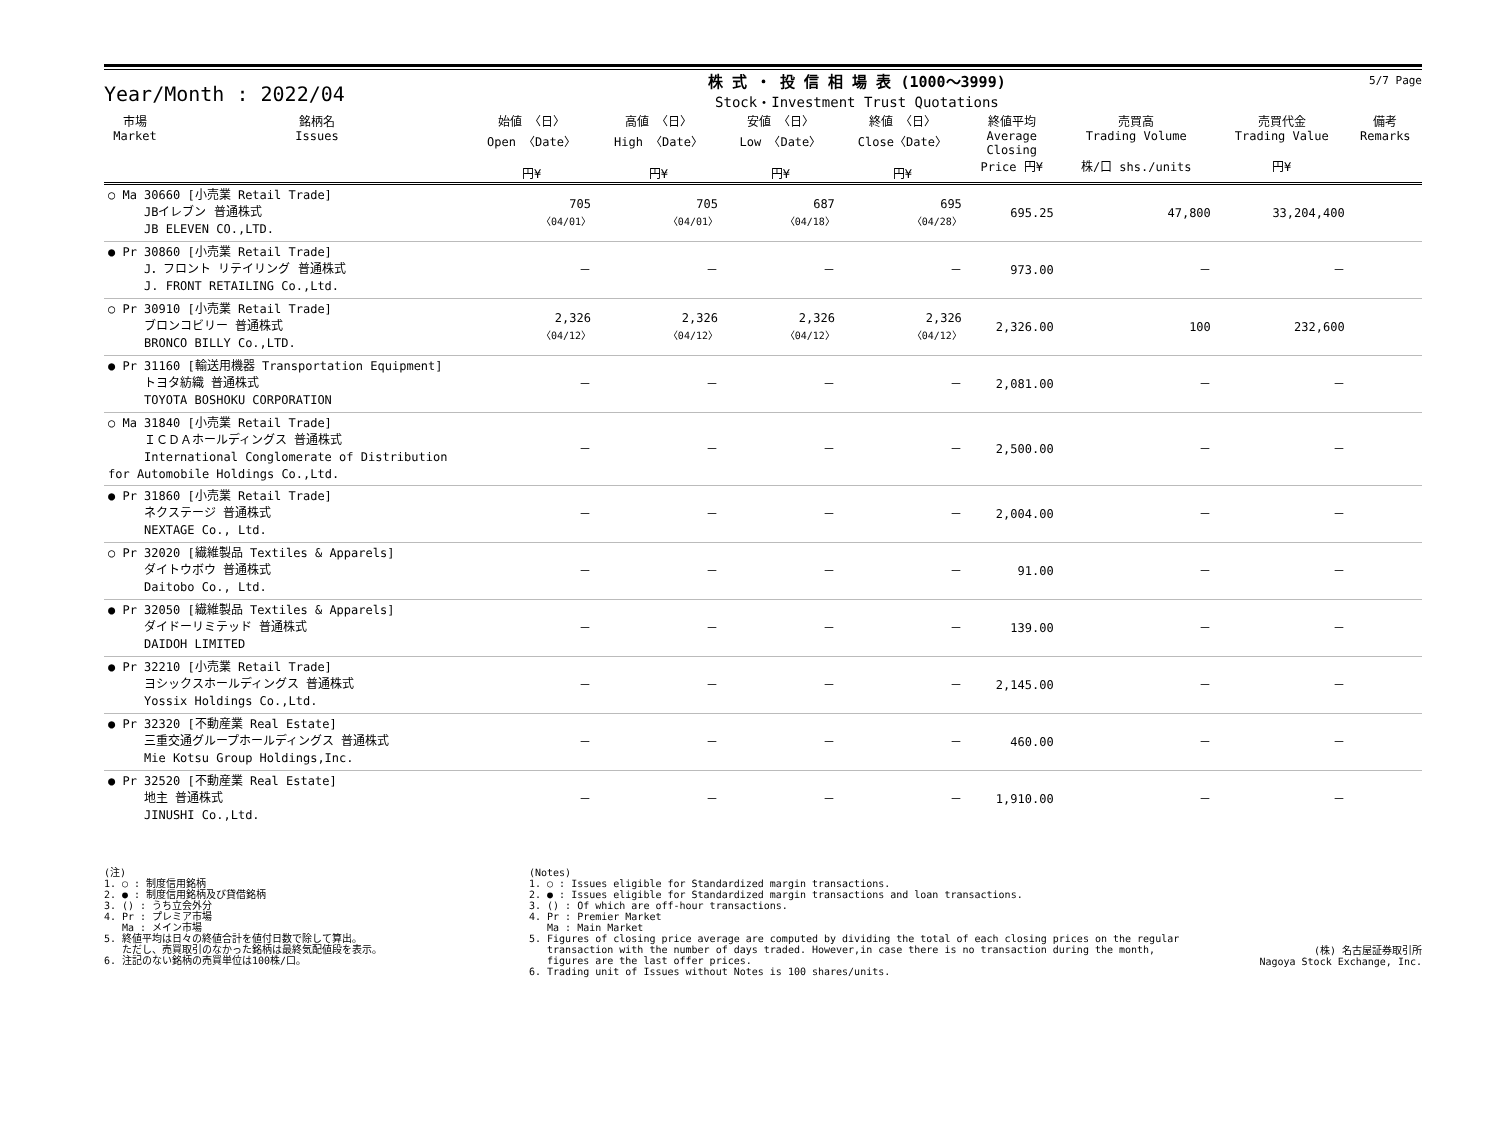Year/Month : 2022/04
株 式 ・ 投 信 相 場 表 (1000～3999)
Stock・Investment Trust Quotations
5/7 Page
| 市場 Market | 銘柄名 Issues | 始値 〈日〉 Open 〈Date〉 円¥ | 高値 〈日〉 High 〈Date〉 円¥ | 安値 〈日〉 Low 〈Date〉 円¥ | 終値 〈日〉 Close〈Date〉 円¥ | 終値平均 Average Closing Price 円¥ | 売買高 Trading Volume 株/口 shs./units | 売買代金 Trading Value 円¥ | 備考 Remarks |
| --- | --- | --- | --- | --- | --- | --- | --- | --- | --- |
| ○ Ma 30660 [小売業 Retail Trade] JBイレブン 普通株式 JB ELEVEN CO.,LTD. | | 705 〈04/01〉 | 705 〈04/01〉 | 687 〈04/18〉 | 695 〈04/28〉 | 695.25 | 47,800 | 33,204,400 | |
| ● Pr 30860 [小売業 Retail Trade] J．フロント リテイリング 普通株式 J. FRONT RETAILING Co.,Ltd. | | － | － | － | － | 973.00 | － | － | |
| ○ Pr 30910 [小売業 Retail Trade] ブロンコビリー 普通株式 BRONCO BILLY Co.,LTD. | | 2,326 〈04/12〉 | 2,326 〈04/12〉 | 2,326 〈04/12〉 | 2,326 〈04/12〉 | 2,326.00 | 100 | 232,600 | |
| ● Pr 31160 [輸送用機器 Transportation Equipment] トヨタ紡織 普通株式 TOYOTA BOSHOKU CORPORATION | | － | － | － | － | 2,081.00 | － | － | |
| ○ Ma 31840 [小売業 Retail Trade] ＩＣＤＡホールディングス 普通株式 International Conglomerate of Distribution for Automobile Holdings Co.,Ltd. | | － | － | － | － | 2,500.00 | － | － | |
| ● Pr 31860 [小売業 Retail Trade] ネクステージ 普通株式 NEXTAGE Co., Ltd. | | － | － | － | － | 2,004.00 | － | － | |
| ○ Pr 32020 [繊維製品 Textiles & Apparels] ダイトウボウ 普通株式 Daitobo Co., Ltd. | | － | － | － | － | 91.00 | － | － | |
| ● Pr 32050 [繊維製品 Textiles & Apparels] ダイドーリミテッド 普通株式 DAIDOH LIMITED | | － | － | － | － | 139.00 | － | － | |
| ● Pr 32210 [小売業 Retail Trade] ヨシックスホールディングス 普通株式 Yossix Holdings Co.,Ltd. | | － | － | － | － | 2,145.00 | － | － | |
| ● Pr 32320 [不動産業 Real Estate] 三重交通グループホールディングス 普通株式 Mie Kotsu Group Holdings,Inc. | | － | － | － | － | 460.00 | － | － | |
| ● Pr 32520 [不動産業 Real Estate] 地主 普通株式 JINUSHI Co.,Ltd. | | － | － | － | － | 1,910.00 | － | － | |
(注)
1. ○ : 制度信用銘柄
2. ● : 制度信用銘柄及び貸借銘柄
3. () : うち立会外分
4. Pr : プレミア市場
   Ma : メイン市場
5. 終値平均は日々の終値合計を値付日数で除して算出。
   ただし、売買取引のなかった銘柄は最終気配値段を表示。
6. 注記のない銘柄の売買単位は100株/口。
(Notes)
1. ○ : Issues eligible for Standardized margin transactions.
2. ● : Issues eligible for Standardized margin transactions and loan transactions.
3. () : Of which are off-hour transactions.
4. Pr : Premier Market
   Ma : Main Market
5. Figures of closing price average are computed by dividing the total of each closing prices on the regular
   transaction with the number of days traded. However,in case there is no transaction during the month,
   figures are the last offer prices.
6. Trading unit of Issues without Notes is 100 shares/units.
(株) 名古屋証券取引所
Nagoya Stock Exchange, Inc.